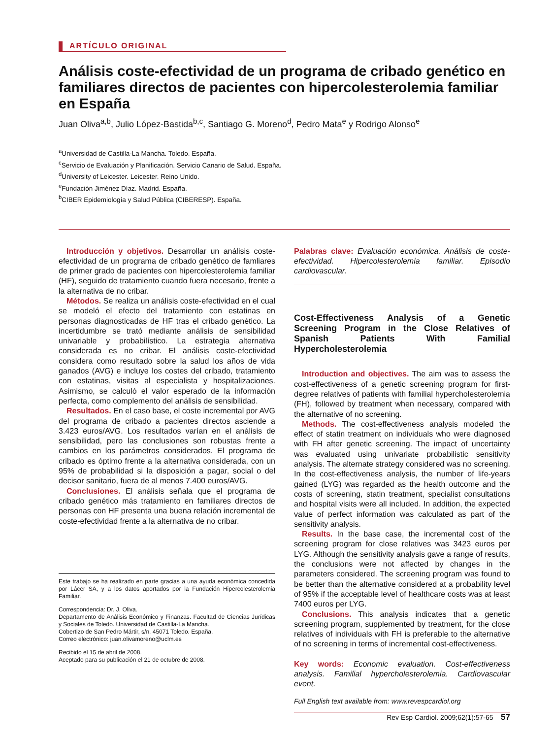ARTÍCULO ORIGINAL
Análisis coste-efectividad de un programa de cribado genético en familiares directos de pacientes con hipercolesterolemia familiar en España
Juan Oliva<sup>a,b</sup>, Julio López-Bastida<sup>b,c</sup>, Santiago G. Moreno<sup>d</sup>, Pedro Mata<sup>e</sup> y Rodrigo Alonso<sup>e</sup>
<sup>a</sup> Universidad de Castilla-La Mancha. Toledo. España.
<sup>c</sup> Servicio de Evaluación y Planificación. Servicio Canario de Salud. España.
<sup>d</sup> University of Leicester. Leicester. Reino Unido.
<sup>e</sup> Fundación Jiménez Díaz. Madrid. España.
<sup>b</sup> CIBER Epidemiología y Salud Pública (CIBERESP). España.
Introducción y objetivos. Desarrollar un análisis coste-efectividad de un programa de cribado genético de famliares de primer grado de pacientes con hipercolesterolemia familiar (HF), seguido de tratamiento cuando fuera necesario, frente a la alternativa de no cribar.
Métodos. Se realiza un análisis coste-efectividad en el cual se modeló el efecto del tratamiento con estatinas en personas diagnosticadas de HF tras el cribado genético. La incertidumbre se trató mediante análisis de sensibilidad univariable y probabilístico. La estrategia alternativa considerada es no cribar. El análisis coste-efectividad considera como resultado sobre la salud los años de vida ganados (AVG) e incluye los costes del cribado, tratamiento con estatinas, visitas al especialista y hospitalizaciones. Asimismo, se calculó el valor esperado de la información perfecta, como complemento del análisis de sensibilidad.
Resultados. En el caso base, el coste incremental por AVG del programa de cribado a pacientes directos asciende a 3.423 euros/AVG. Los resultados varían en el análisis de sensibilidad, pero las conclusiones son robustas frente a cambios en los parámetros considerados. El programa de cribado es óptimo frente a la alternativa considerada, con un 95% de probabilidad si la disposición a pagar, social o del decisor sanitario, fuera de al menos 7.400 euros/AVG.
Conclusiones. El análisis señala que el programa de cribado genético más tratamiento en familiares directos de personas con HF presenta una buena relación incremental de coste-efectividad frente a la alternativa de no cribar.
Este trabajo se ha realizado en parte gracias a una ayuda económica concedida por Lácer SA, y a los datos aportados por la Fundación Hipercolesterolemia Familiar.
Correspondencia: Dr. J. Oliva.
Departamento de Análisis Económico y Finanzas. Facultad de Ciencias Jurídicas y Sociales de Toledo. Universidad de Castilla-La Mancha.
Cobertizo de San Pedro Mártir, s/n. 45071 Toledo. España.
Correo electrónico: juan.olivamoreno@uclm.es
Recibido el 15 de abril de 2008.
Aceptado para su publicación el 21 de octubre de 2008.
Palabras clave: Evaluación económica. Análisis de coste-efectividad. Hipercolesterolemia familiar. Episodio cardiovascular.
Cost-Effectiveness Analysis of a Genetic Screening Program in the Close Relatives of Spanish Patients With Familial Hypercholesterolemia
Introduction and objectives. The aim was to assess the cost-effectiveness of a genetic screening program for first-degree relatives of patients with familial hypercholesterolemia (FH), followed by treatment when necessary, compared with the alternative of no screening.
Methods. The cost-effectiveness analysis modeled the effect of statin treatment on individuals who were diagnosed with FH after genetic screening. The impact of uncertainty was evaluated using univariate probabilistic sensitivity analysis. The alternate strategy considered was no screening. In the cost-effectiveness analysis, the number of life-years gained (LYG) was regarded as the health outcome and the costs of screening, statin treatment, specialist consultations and hospital visits were all included. In addition, the expected value of perfect information was calculated as part of the sensitivity analysis.
Results. In the base case, the incremental cost of the screening program for close relatives was 3423 euros per LYG. Although the sensitivity analysis gave a range of results, the conclusions were not affected by changes in the parameters considered. The screening program was found to be better than the alternative considered at a probability level of 95% if the acceptable level of healthcare costs was at least 7400 euros per LYG.
Conclusions. This analysis indicates that a genetic screening program, supplemented by treatment, for the close relatives of individuals with FH is preferable to the alternative of no screening in terms of incremental cost-effectiveness.
Key words: Economic evaluation. Cost-effectiveness analysis. Familial hypercholesterolemia. Cardiovascular event.
Full English text available from: www.revespcardiol.org
Rev Esp Cardiol. 2009;62(1):57-65 57